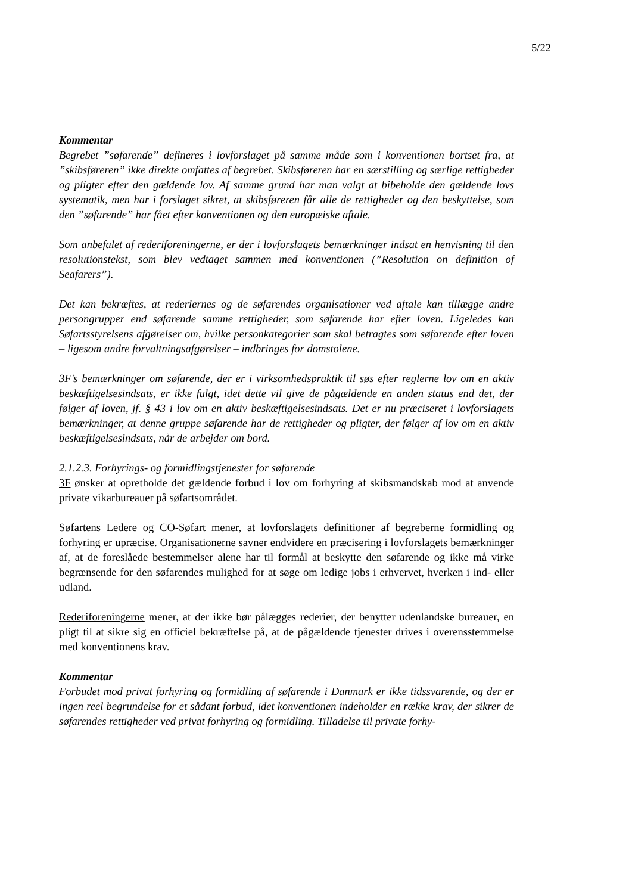5/22
Kommentar
Begrebet ”søfarende” defineres i lovforslaget på samme måde som i konventionen bortset fra, at ”skibsføreren” ikke direkte omfattes af begrebet. Skibsføreren har en særstilling og særlige rettigheder og pligter efter den gældende lov. Af samme grund har man valgt at bibeholde den gældende lovs systematik, men har i forslaget sikret, at skibsføreren får alle de rettigheder og den beskyttelse, som den ”søfarende” har fået efter konventionen og den europæiske aftale.
Som anbefalet af rederiforeningerne, er der i lovforslagets bemærkninger indsat en henvisning til den resolutionstekst, som blev vedtaget sammen med konventionen (”Resolution on definition of Seafarers”).
Det kan bekræftes, at rederiernes og de søfarendes organisationer ved aftale kan tillægge andre persongrupper end søfarende samme rettigheder, som søfarende har efter loven. Ligeledes kan Søfartsstyrelsens afgørelser om, hvilke personkategorier som skal betragtes som søfarende efter loven – ligesom andre forvaltningsafgørelser – indbringes for domstolene.
3F’s bemærkninger om søfarende, der er i virksomhedspraktik til søs efter reglerne lov om en aktiv beskæftigelsesindsats, er ikke fulgt, idet dette vil give de pågældende en anden status end det, der følger af loven, jf. § 43 i lov om en aktiv beskæftigelsesindsats. Det er nu præciseret i lovforslagets bemærkninger, at denne gruppe søfarende har de rettigheder og pligter, der følger af lov om en aktiv beskæftigelsesindsats, når de arbejder om bord.
2.1.2.3. Forhyrings- og formidlingstjenester for søfarende
3F ønsker at opretholde det gældende forbud i lov om forhyring af skibsmandskab mod at anvende private vikarbureauer på søfartsområdet.
Søfartens Ledere og CO-Søfart mener, at lovforslagets definitioner af begreberne formidling og forhyring er upræcise. Organisationerne savner endvidere en præcisering i lovforslagets bemærkninger af, at de foreslåede bestemmelser alene har til formål at beskytte den søfarende og ikke må virke begrænsende for den søfarendes mulighed for at søge om ledige jobs i erhvervet, hverken i ind- eller udland.
Rederiforeningerne mener, at der ikke bør pålægges rederier, der benytter udenlandske bureauer, en pligt til at sikre sig en officiel bekræftelse på, at de pågældende tjenester drives i overensstemmelse med konventionens krav.
Kommentar
Forbudet mod privat forhyring og formidling af søfarende i Danmark er ikke tidssvarende, og der er ingen reel begrundelse for et sådant forbud, idet konventionen indeholder en række krav, der sikrer de søfarendes rettigheder ved privat forhyring og formidling. Tilladelse til private forhy-